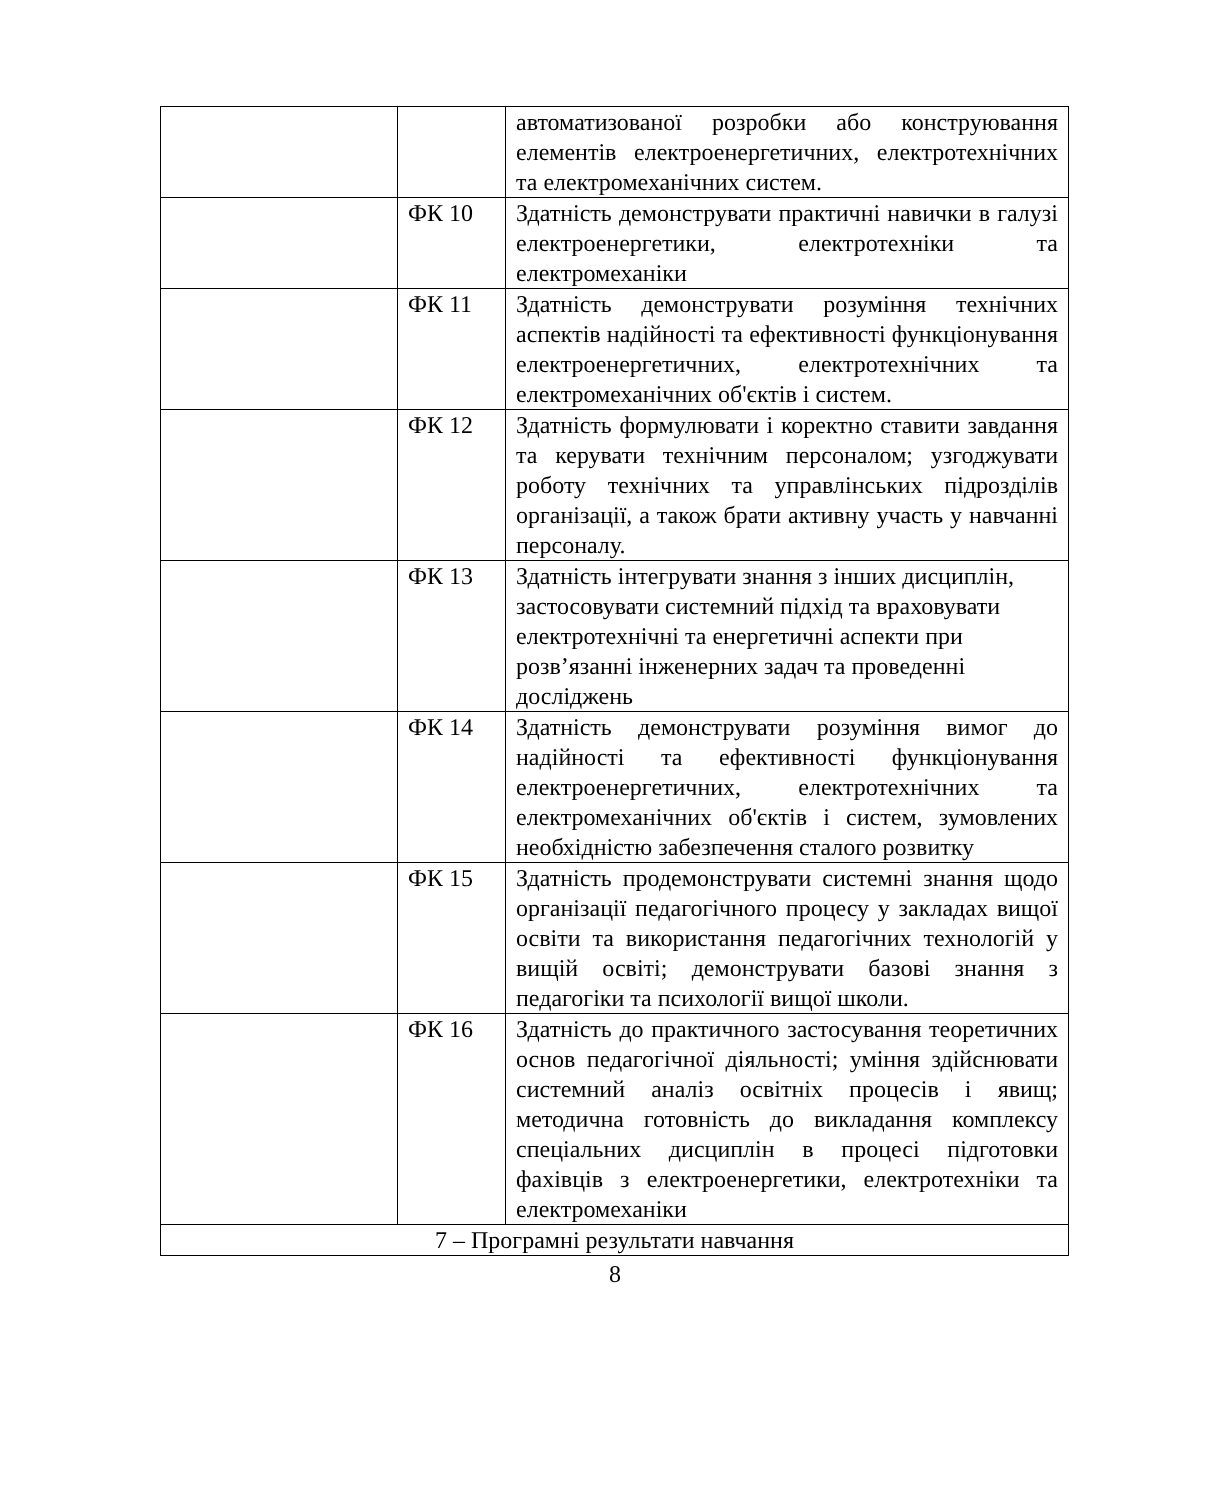| | | автоматизованої розробки або конструювання елементів електроенергетичних, електротехнічних та електромеханічних систем. |
| | ФК 10 | Здатність демонструвати практичні навички в галузі електроенергетики, електротехніки та електромеханіки |
| | ФК 11 | Здатність демонструвати розуміння технічних аспектів надійності та ефективності функціонування електроенергетичних, електротехнічних та електромеханічних об'єктів і систем. |
| | ФК 12 | Здатність формулювати і коректно ставити завдання та керувати технічним персоналом; узгоджувати роботу технічних та управлінських підрозділів організації, а також брати активну участь у навчанні персоналу. |
| | ФК 13 | Здатність інтегрувати знання з інших дисциплін, застосовувати системний підхід та враховувати електротехнічні та енергетичні аспекти при розв’язанні інженерних задач та проведенні досліджень |
| | ФК 14 | Здатність демонструвати розуміння вимог до надійності та ефективності функціонування електроенергетичних, електротехнічних та електромеханічних об'єктів і систем, зумовлених необхідністю забезпечення сталого розвитку |
| | ФК 15 | Здатність продемонструвати системні знання щодо організації педагогічного процесу у закладах вищої освіти та використання педагогічних технологій у вищій освіті; демонструвати базові знання з педагогіки та психології вищої школи. |
| | ФК 16 | Здатність до практичного застосування теоретичних основ педагогічної діяльності; уміння здійснювати системний аналіз освітніх процесів і явищ; методична готовність до викладання комплексу спеціальних дисциплін в процесі підготовки фахівців з електроенергетики, електротехніки та електромеханіки |
| 7 – Програмні результати навчання | | |
8